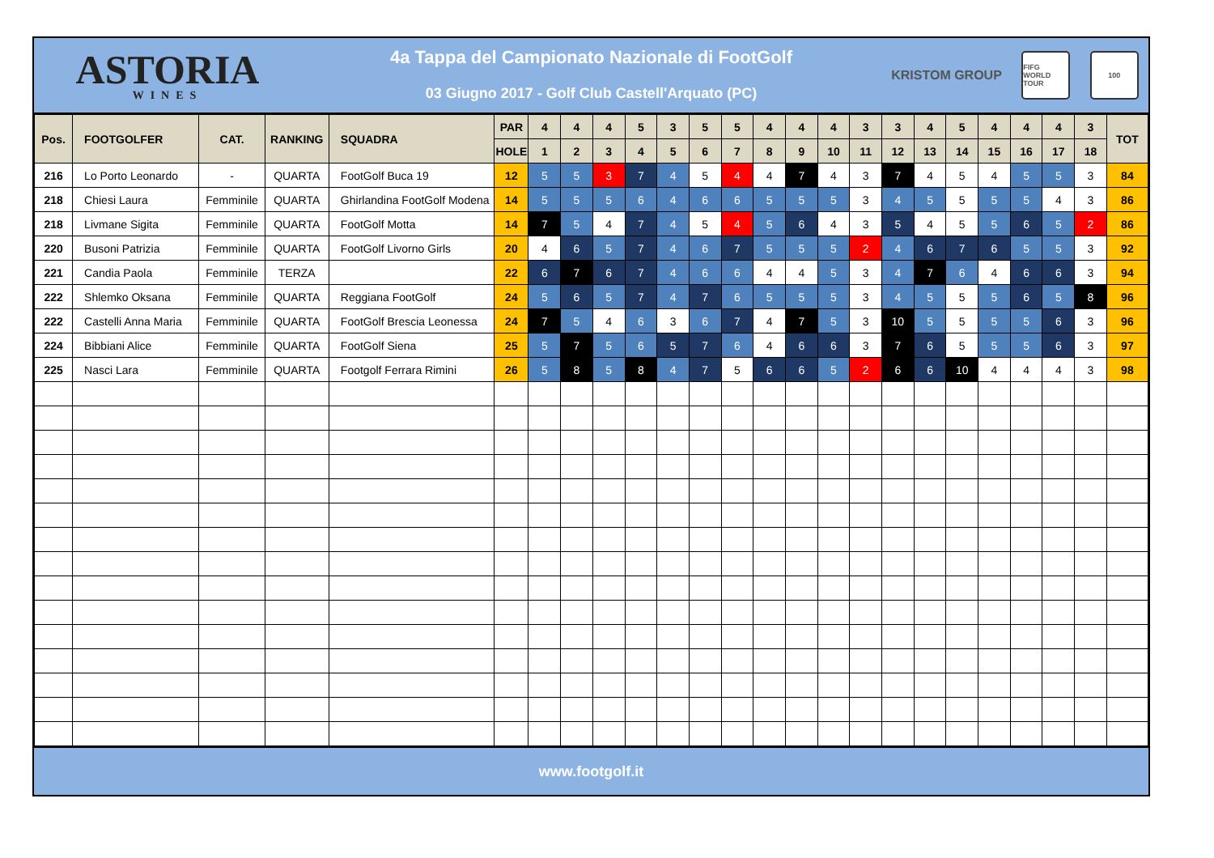ASTORIA
WINES
4a Tappa del Campionato Nazionale di FootGolf
03 Giugno 2017 - Golf Club Castell'Arquato (PC)
KRISTOM GROUP FIFG WORLD TOUR 100
| Pos. | FOOTGOLFER | CAT. | RANKING | SQUADRA | PAR | 4 | 4 | 4 | 5 | 3 | 5 | 5 | 4 | 4 | 4 | 3 | 3 | 4 | 5 | 4 | 4 | 4 | 3 | TOT |
| --- | --- | --- | --- | --- | --- | --- | --- | --- | --- | --- | --- | --- | --- | --- | --- | --- | --- | --- | --- | --- | --- | --- | --- | --- |
| | | | | | HOLE | 1 | 2 | 3 | 4 | 5 | 6 | 7 | 8 | 9 | 10 | 11 | 12 | 13 | 14 | 15 | 16 | 17 | 18 | |
| 216 | Lo Porto Leonardo | - | QUARTA | FootGolf Buca 19 | 12 | 5 | 5 | 3 | 7 | 4 | 5 | 4 | 4 | 7 | 4 | 3 | 7 | 4 | 5 | 4 | 5 | 5 | 3 | 84 |
| 218 | Chiesi Laura | Femminile | QUARTA | Ghirlandina FootGolf Modena | 14 | 5 | 5 | 5 | 6 | 4 | 6 | 6 | 5 | 5 | 5 | 3 | 4 | 5 | 5 | 5 | 5 | 4 | 3 | 86 |
| 218 | Livmane Sigita | Femminile | QUARTA | FootGolf Motta | 14 | 7 | 5 | 4 | 7 | 4 | 5 | 4 | 5 | 6 | 4 | 3 | 5 | 4 | 5 | 5 | 6 | 5 | 2 | 86 |
| 220 | Busoni Patrizia | Femminile | QUARTA | FootGolf Livorno Girls | 20 | 4 | 6 | 5 | 7 | 4 | 6 | 7 | 5 | 5 | 5 | 2 | 4 | 6 | 7 | 6 | 5 | 5 | 3 | 92 |
| 221 | Candia Paola | Femminile | TERZA | | 22 | 6 | 7 | 6 | 7 | 4 | 6 | 6 | 4 | 4 | 5 | 3 | 4 | 7 | 6 | 4 | 6 | 6 | 3 | 94 |
| 222 | Shlemko Oksana | Femminile | QUARTA | Reggiana FootGolf | 24 | 5 | 6 | 5 | 7 | 4 | 7 | 6 | 5 | 5 | 5 | 3 | 4 | 5 | 5 | 5 | 6 | 5 | 8 | 96 |
| 222 | Castelli Anna Maria | Femminile | QUARTA | FootGolf Brescia Leonessa | 24 | 7 | 5 | 4 | 6 | 3 | 6 | 7 | 4 | 7 | 5 | 3 | 10 | 5 | 5 | 5 | 5 | 6 | 3 | 96 |
| 224 | Bibbiani Alice | Femminile | QUARTA | FootGolf Siena | 25 | 5 | 7 | 5 | 6 | 5 | 7 | 6 | 4 | 6 | 6 | 3 | 7 | 6 | 5 | 5 | 5 | 6 | 3 | 97 |
| 225 | Nasci Lara | Femminile | QUARTA | Footgolf Ferrara Rimini | 26 | 5 | 8 | 5 | 8 | 4 | 7 | 5 | 6 | 6 | 5 | 2 | 6 | 6 | 10 | 4 | 4 | 4 | 3 | 98 |
www.footgolf.it